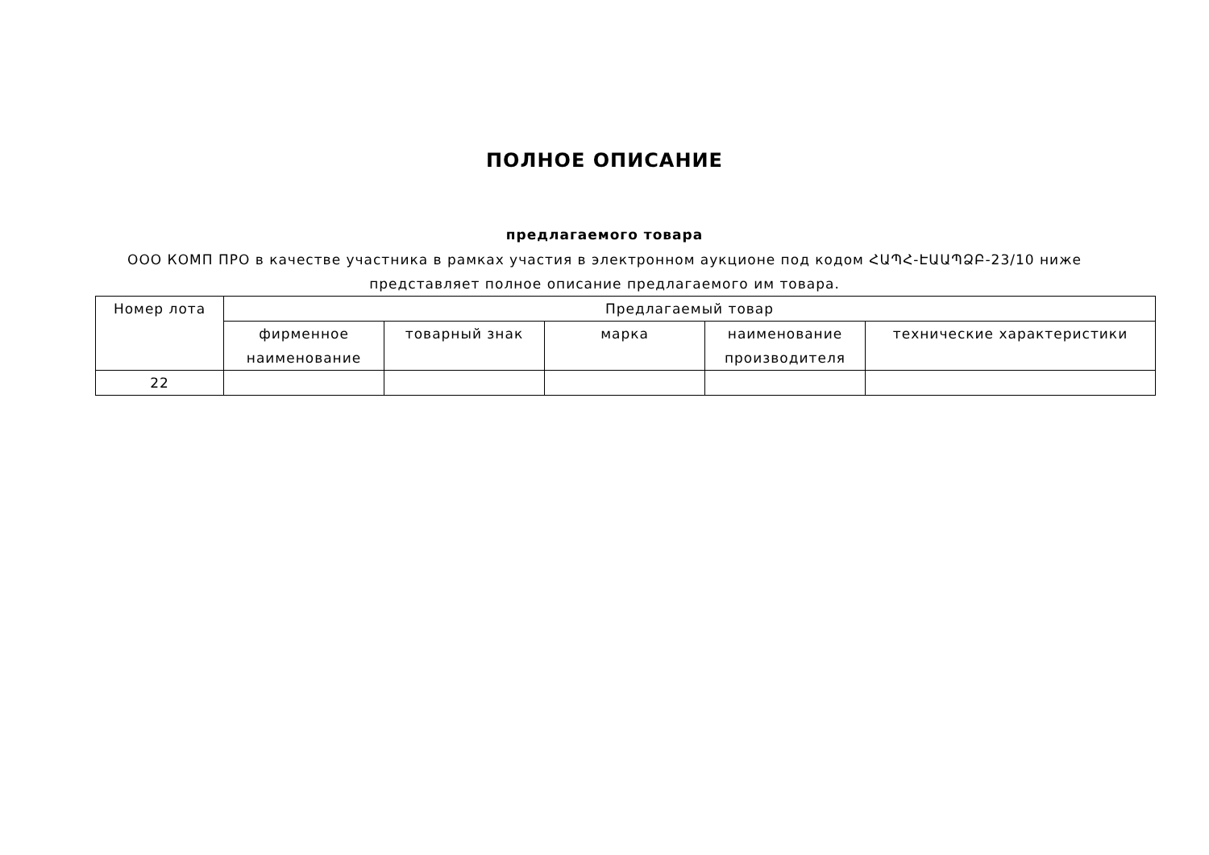ПОЛНОЕ ОПИСАНИЕ
предлагаемого товара
ООО КОМП ПРО в качестве участника в рамках участия в электронном аукционе под кодом ՀԱՊՀ-ԷԱԱՊՁԲ-23/10 ниже
представляет полное описание предлагаемого им товара.
| Номер лота | Предлагаемый товар | | | | |
| --- | --- | --- | --- | --- | --- |
| | фирменное наименование | товарный знак | марка | наименование производителя | технические характеристики |
| 22 | | | | | |